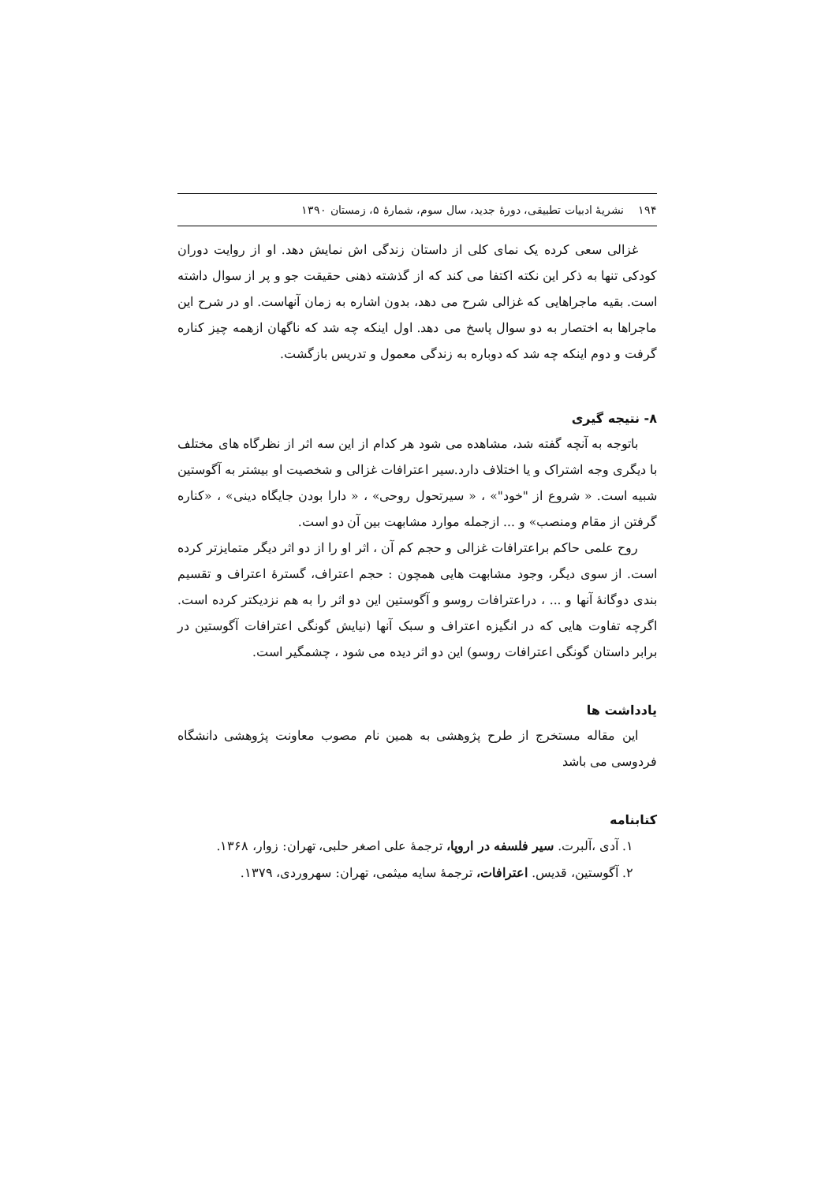۱۹۴ نشریهٔ ادبیات تطبیقی، دورهٔ جدید، سال سوم، شمارهٔ ۵، زمستان ۱۳۹۰
غزالی سعی کرده یک نمای کلی از داستان زندگی اش نمایش دهد. او از روایت دوران کودکی تنها به ذکر این نکته اکتفا می کند که از گذشته ذهنی حقیقت جو و پر از سوال داشته است. بقیه ماجراهایی که غزالی شرح می دهد، بدون اشاره به زمان آنهاست. او در شرح این ماجراها به اختصار به دو سوال پاسخ می دهد. اول اینکه چه شد که ناگهان ازهمه چیز کناره گرفت و دوم اینکه چه شد که دوباره به زندگی معمول و تدریس بازگشت.
۸- نتیجه گیری
باتوجه به آنچه گفته شد، مشاهده می شود هر کدام از این سه اثر از نظرگاه های مختلف با دیگری وجه اشتراک و یا اختلاف دارد.سیر اعترافات غزالی و شخصیت او بیشتر به آگوستین شبیه است. « شروع از "خود"» ، « سیرتحول روحی» ، « دارا بودن جایگاه دینی» ، «کناره گرفتن از مقام ومنصب» و ... ازجمله موارد مشابهت بین آن دو است.
روح علمی حاکم براعترافات غزالی و حجم کم آن ، اثر او را از دو اثر دیگر متمایزتر کرده است. از سوی دیگر، وجود مشابهت هایی همچون : حجم اعتراف، گسترهٔ اعتراف و تقسیم بندی دوگانهٔ آنها و ... ، دراعترافات روسو و آگوستین این دو اثر را به هم نزدیکتر کرده است. اگرچه تفاوت هایی که در انگیزه اعتراف و سبک آنها (نیایش گونگی اعترافات آگوستین در برابر داستان گونگی اعترافات روسو) این دو اثر دیده می شود ، چشمگیر است.
یادداشت ها
این مقاله مستخرج از طرح پژوهشی به همین نام مصوب معاونت پژوهشی دانشگاه فردوسی می باشد
کتابنامه
۱. آدی ،آلبرت. سیر فلسفه در اروپا، ترجمهٔ علی اصغر حلبی، تهران: زوار، ۱۳۶۸.
۲. آگوستین، قدیس. اعترافات، ترجمهٔ سایه میثمی، تهران: سهروردی، ۱۳۷۹.